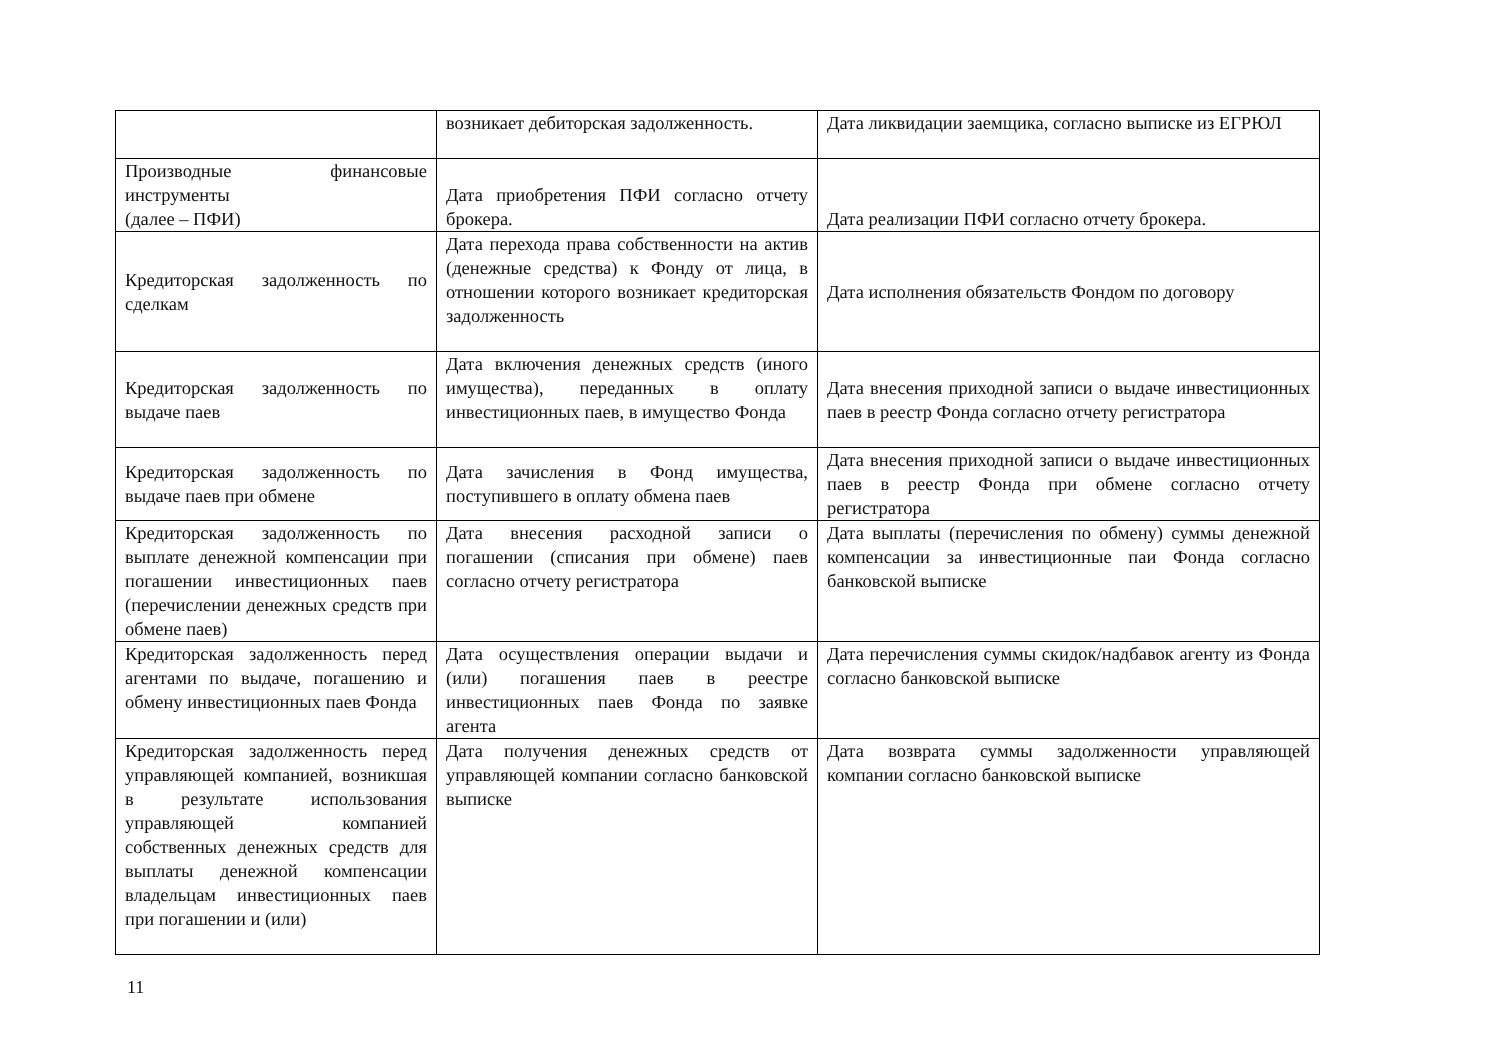| | возникает дебиторская задолженность. | Дата ликвидации заемщика, согласно выписке из ЕГРЮЛ |
| Производные финансовые инструменты (далее – ПФИ) | Дата приобретения ПФИ согласно отчету брокера. | Дата реализации ПФИ согласно отчету брокера. |
| Кредиторская задолженность по сделкам | Дата перехода права собственности на актив (денежные средства) к Фонду от лица, в отношении которого возникает кредиторская задолженность | Дата исполнения обязательств Фондом по договору |
| Кредиторская задолженность по выдаче паев | Дата включения денежных средств (иного имущества), переданных в оплату инвестиционных паев, в имущество Фонда | Дата внесения приходной записи о выдаче инвестиционных паев в реестр Фонда согласно отчету регистратора |
| Кредиторская задолженность по выдаче паев при обмене | Дата зачисления в Фонд имущества, поступившего в оплату обмена паев | Дата внесения приходной записи о выдаче инвестиционных паев в реестр Фонда при обмене согласно отчету регистратора |
| Кредиторская задолженность по выплате денежной компенсации при погашении инвестиционных паев (перечислении денежных средств при обмене паев) | Дата внесения расходной записи о погашении (списания при обмене) паев согласно отчету регистратора | Дата выплаты (перечисления по обмену) суммы денежной компенсации за инвестиционные паи Фонда согласно банковской выписке |
| Кредиторская задолженность перед агентами по выдаче, погашению и обмену инвестиционных паев Фонда | Дата осуществления операции выдачи и (или) погашения паев в реестре инвестиционных паев Фонда по заявке агента | Дата перечисления суммы скидок/надбавок агенту из Фонда согласно банковской выписке |
| Кредиторская задолженность перед управляющей компанией, возникшая в результате использования управляющей компанией собственных денежных средств для выплаты денежной компенсации владельцам инвестиционных паев при погашении и (или) | Дата получения денежных средств от управляющей компании согласно банковской выписке | Дата возврата суммы задолженности управляющей компании согласно банковской выписке |
11